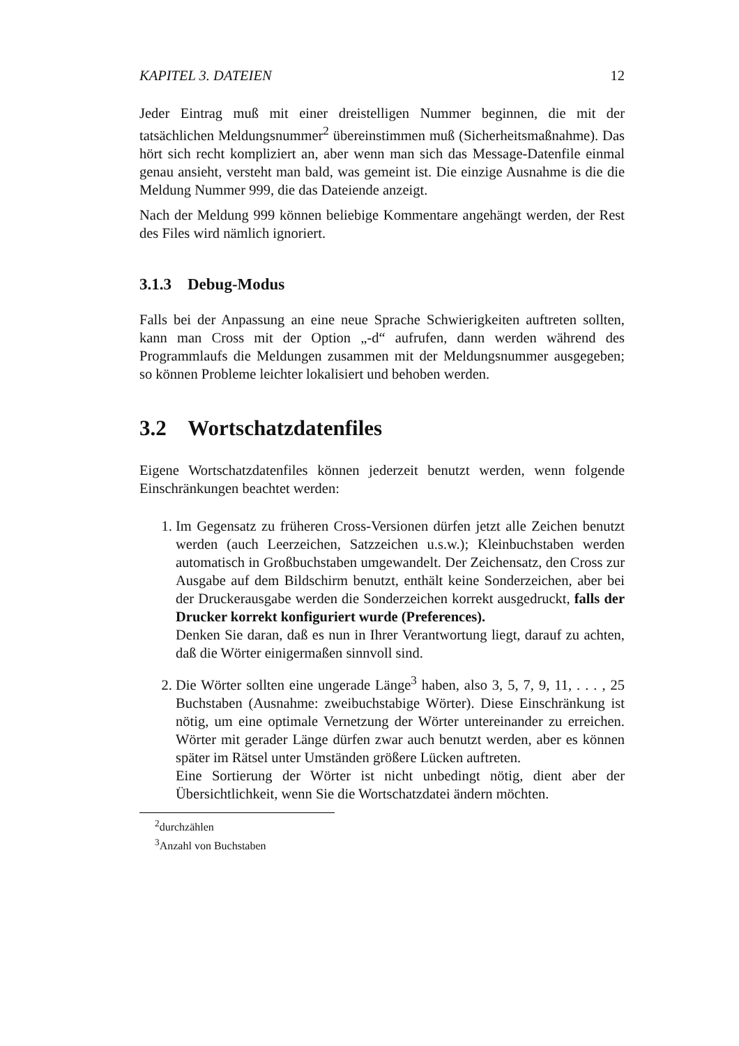KAPITEL 3. DATEIEN 12
Jeder Eintrag muß mit einer dreistelligen Nummer beginnen, die mit der tatsächlichen Meldungsnummer<sup>2</sup> übereinstimmen muß (Sicherheitsmaßnahme). Das hört sich recht kompliziert an, aber wenn man sich das Message-Datenfile einmal genau ansieht, versteht man bald, was gemeint ist. Die einzige Ausnahme is die die Meldung Nummer 999, die das Dateiende anzeigt.
Nach der Meldung 999 können beliebige Kommentare angehängt werden, der Rest des Files wird nämlich ignoriert.
3.1.3 Debug-Modus
Falls bei der Anpassung an eine neue Sprache Schwierigkeiten auftreten sollten, kann man Cross mit der Option „-d“ aufrufen, dann werden während des Programmlaufs die Meldungen zusammen mit der Meldungsnummer ausgegeben; so können Probleme leichter lokalisiert und behoben werden.
3.2 Wortschatzdatenfiles
Eigene Wortschatzdatenfiles können jederzeit benutzt werden, wenn folgende Einschränkungen beachtet werden:
1. Im Gegensatz zu früheren Cross-Versionen dürfen jetzt alle Zeichen benutzt werden (auch Leerzeichen, Satzzeichen u.s.w.); Kleinbuchstaben werden automatisch in Großbuchstaben umgewandelt. Der Zeichensatz, den Cross zur Ausgabe auf dem Bildschirm benutzt, enthält keine Sonderzeichen, aber bei der Druckerausgabe werden die Sonderzeichen korrekt ausgedruckt, falls der Drucker korrekt konfiguriert wurde (Preferences).
Denken Sie daran, daß es nun in Ihrer Verantwortung liegt, darauf zu achten, daß die Wörter einigermaßen sinnvoll sind.
2. Die Wörter sollten eine ungerade Länge<sup>3</sup> haben, also 3, 5, 7, 9, 11, . . . , 25 Buchstaben (Ausnahme: zweibuchstabige Wörter). Diese Einschränkung ist nötig, um eine optimale Vernetzung der Wörter untereinander zu erreichen. Wörter mit gerader Länge dürfen zwar auch benutzt werden, aber es können später im Rätsel unter Umständen größere Lücken auftreten.
Eine Sortierung der Wörter ist nicht unbedingt nötig, dient aber der Übersichtlichkeit, wenn Sie die Wortschatzdatei ändern möchten.
<sup>2</sup> durchzählen
<sup>3</sup> Anzahl von Buchstaben